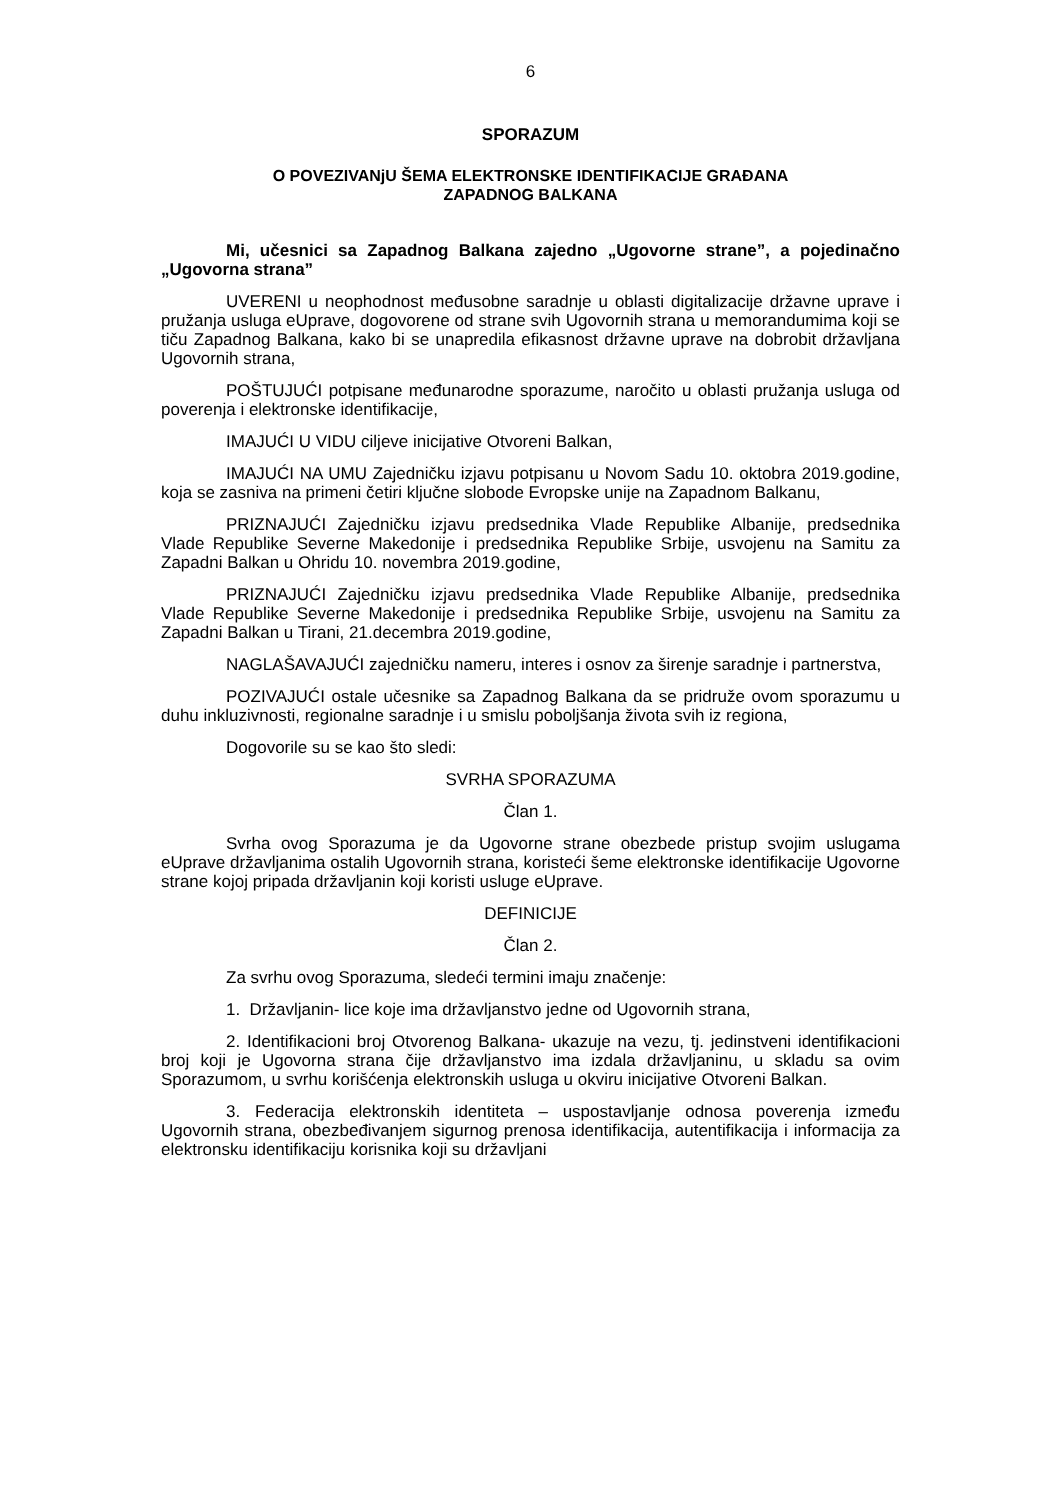6
SPORAZUM
O POVEZIVANjU ŠEMA ELEKTRONSKE IDENTIFIKACIJE GRAĐANA
ZAPADNOG BALKANA
Mi, učesnici sa Zapadnog Balkana zajedno „Ugovorne strane”, a pojedinačno „Ugovorna strana”
UVERENI u neophodnost međusobne saradnje u oblasti digitalizacije državne uprave i pružanja usluga eUprave, dogovorene od strane svih Ugovornih strana u memorandumima koji se tiču Zapadnog Balkana, kako bi se unapredila efikasnost državne uprave na dobrobit državljana Ugovornih strana,
POŠTUJUĆI potpisane međunarodne sporazume, naročito u oblasti pružanja usluga od poverenja i elektronske identifikacije,
IMAJUĆI U VIDU ciljeve inicijative Otvoreni Balkan,
IMAJUĆI NA UMU Zajedničku izjavu potpisanu u Novom Sadu 10. oktobra 2019.godine, koja se zasniva na primeni četiri ključne slobode Evropske unije na Zapadnom Balkanu,
PRIZNAJUĆI Zajedničku izjavu predsednika Vlade Republike Albanije, predsednika Vlade Republike Severne Makedonije i predsednika Republike Srbije, usvojenu na Samitu za Zapadni Balkan u Ohridu 10. novembra 2019.godine,
PRIZNAJUĆI Zajedničku izjavu predsednika Vlade Republike Albanije, predsednika Vlade Republike Severne Makedonije i predsednika Republike Srbije, usvojenu na Samitu za Zapadni Balkan u Tirani, 21.decembra 2019.godine,
NAGLAŠAVAJUĆI zajedničku nameru, interes i osnov za širenje saradnje i partnerstva,
POZIVAJUĆI ostale učesnike sa Zapadnog Balkana da se pridruže ovom sporazumu u duhu inkluzivnosti, regionalne saradnje i u smislu poboljšanja života svih iz regiona,
Dogovorile su se kao što sledi:
SVRHA SPORAZUMA
Član 1.
Svrha ovog Sporazuma je da Ugovorne strane obezbede pristup svojim uslugama eUprave državljanima ostalih Ugovornih strana, koristeći šeme elektronske identifikacije Ugovorne strane kojoj pripada državljanin koji koristi usluge eUprave.
DEFINICIJE
Član 2.
Za svrhu ovog Sporazuma, sledeći termini imaju značenje:
1. Državljanin- lice koje ima državljanstvo jedne od Ugovornih strana,
2. Identifikacioni broj Otvorenog Balkana- ukazuje na vezu, tj. jedinstveni identifikacioni broj koji je Ugovorna strana čije državljanstvo ima izdala državljaninu, u skladu sa ovim Sporazumom, u svrhu korišćenja elektronskih usluga u okviru inicijative Otvoreni Balkan.
3. Federacija elektronskih identiteta – uspostavljanje odnosa poverenja između Ugovornih strana, obezbeđivanjem sigurnog prenosa identifikacija, autentifikacija i informacija za elektronsku identifikaciju korisnika koji su državljani